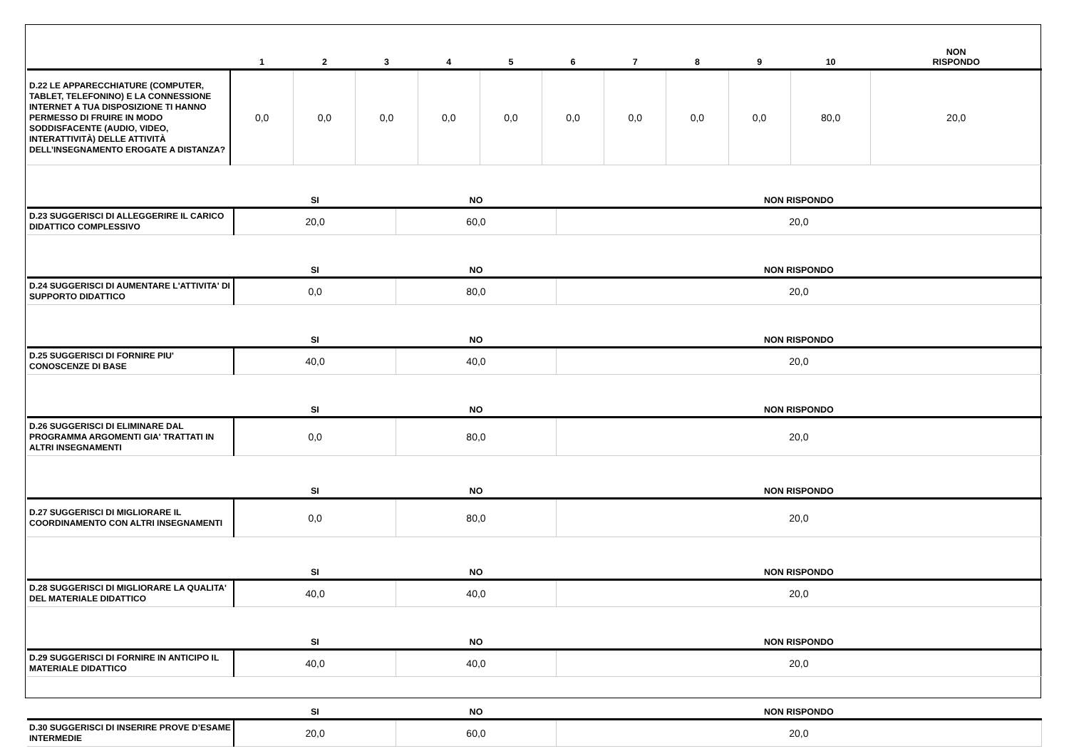| | 1 | 2 | 3 | 4 | 5 | 6 | 7 | 8 | 9 | 10 | NON RISPONDO |
| --- | --- | --- | --- | --- | --- | --- | --- | --- | --- | --- | --- |
| D.22 LE APPARECCHIATURE (COMPUTER, TABLET, TELEFONINO) E LA CONNESSIONE INTERNET A TUA DISPOSIZIONE TI HANNO PERMESSO DI FRUIRE IN MODO SODDISFACENTE (AUDIO, VIDEO, INTERATTIVITÀ) DELLE ATTIVITÀ DELL’INSEGNAMENTO EROGATE A DISTANZA? | 0,0 | 0,0 | 0,0 | 0,0 | 0,0 | 0,0 | 0,0 | 0,0 | 0,0 | 80,0 | 20,0 |
| | SI | NO | NON RISPONDO |
| --- | --- | --- | --- |
| D.23 SUGGERISCI DI ALLEGGERIRE IL CARICO DIDATTICO COMPLESSIVO | 20,0 | 60,0 | 20,0 |
| | SI | NO | NON RISPONDO |
| D.24 SUGGERISCI DI AUMENTARE L'ATTIVITA' DI SUPPORTO DIDATTICO | 0,0 | 80,0 | 20,0 |
| | SI | NO | NON RISPONDO |
| D.25 SUGGERISCI DI FORNIRE PIU' CONOSCENZE DI BASE | 40,0 | 40,0 | 20,0 |
| | SI | NO | NON RISPONDO |
| D.26 SUGGERISCI DI ELIMINARE DAL PROGRAMMA ARGOMENTI GIA' TRATTATI IN ALTRI INSEGNAMENTI | 0,0 | 80,0 | 20,0 |
| | SI | NO | NON RISPONDO |
| D.27 SUGGERISCI DI MIGLIORARE IL COORDINAMENTO CON ALTRI INSEGNAMENTI | 0,0 | 80,0 | 20,0 |
| | SI | NO | NON RISPONDO |
| D.28 SUGGERISCI DI MIGLIORARE LA QUALITA' DEL MATERIALE DIDATTICO | 40,0 | 40,0 | 20,0 |
| | SI | NO | NON RISPONDO |
| D.29 SUGGERISCI DI FORNIRE IN ANTICIPO IL MATERIALE DIDATTICO | 40,0 | 40,0 | 20,0 |
| | SI | NO | NON RISPONDO |
| D.30 SUGGERISCI DI INSERIRE PROVE D’ESAME INTERMEDIE | 20,0 | 60,0 | 20,0 |